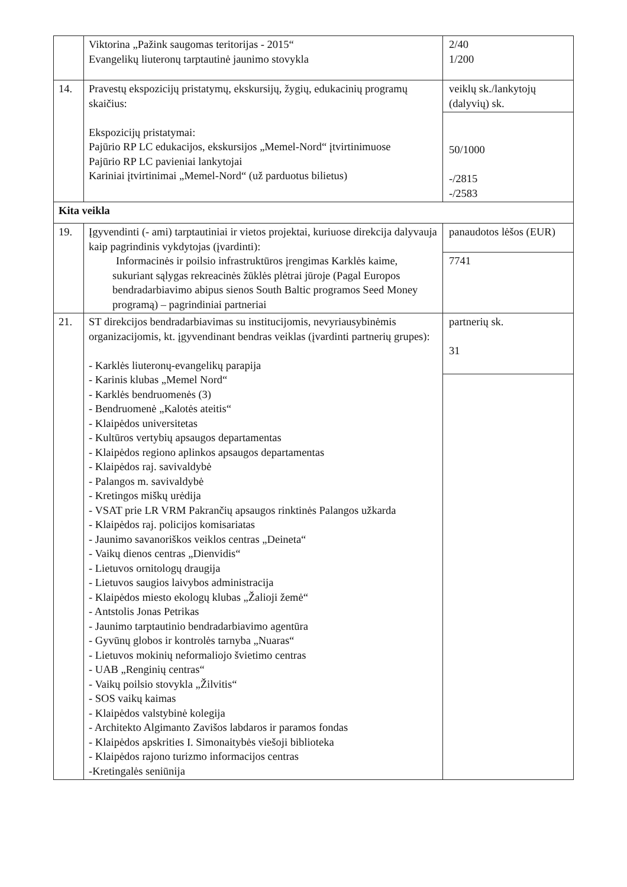| | Viktorina „Pažink saugomas teritorijas - 2015“ Evangelikų liuteronų tarptautinė jaunimo stovykla | 2/40 1/200 |
| 14. | Pravestų ekspozicijų pristatymų, ekskursijų, žygių, edukacinių programų skaičius: Ekspozicijų pristatymai: Pajūrio RP LC edukacijos, ekskursijos „Memel-Nord“ įtvirtinimuose Pajūrio RP LC pavieniai lankytojai Kariniai įtvirtinimai „Memel-Nord“ (už parduotus bilietus) | veiklų sk./lankytojų (dalyvių) sk. 50/1000 -/2815 -/2583 |
| Kita veikla | | |
| 19. | Įgyvendinti (- ami) tarptautiniai ir vietos projektai, kuriuose direkcija dalyvauja kaip pagrindinis vykdytojas (įvardinti): Informacinės ir poilsio infrastruktūros įrengimas Karklės kaime, sukuriant sąlygas rekreacinės žūklės plėtrai jūroje (Pagal Europos bendradarbiavimo abipus sienos South Baltic programos Seed Money programą) – pagrindiniai partneriai | panaudotos lėšos (EUR) 7741 |
| 21. | ST direkcijos bendradarbiavimas su institucijomis, nevyriausybinėmis organizacijomis, kt. įgyvendinant bendras veiklas (įvardinti partnerių grupes): - Karklės liuteronų-evangelikų parapija - Karinis klubas „Memel Nord“ - Karklės bendruomenės (3) - Bendruomenė „Kalotės ateitis“ - Klaipėdos universitetas - Kultūros vertybių apsaugos departamentas - Klaipėdos regiono aplinkos apsaugos departamentas - Klaipėdos raj. savivaldybė - Palangos m. savivaldybė - Kretingos miškų urėdija - VSAT prie LR VRM Pakrančių apsaugos rinktinės Palangos užkarda - Klaipėdos raj. policijos komisariatas - Jaunimo savanoriškos veiklos centras „Deineta“ - Vaikų dienos centras „Dienvidis“ - Lietuvos ornitologų draugija - Lietuvos saugios laivybos administracija - Klaipėdos miesto ekologų klubas „Žalioji žemė“ - Antstolis Jonas Petrikas - Jaunimo tarptautinio bendradarbiavimo agentūra - Gyvūnų globos ir kontrolės tarnyba „Nuaras“ - Lietuvos mokinių neformaliojo švietimo centras - UAB „Renginių centras“ - Vaikų poilsio stovykla „Žilvitis“ - SOS vaikų kaimas - Klaipėdos valstybinė kolegija - Architekto Algimanto Zavišos labdaros ir paramos fondas - Klaipėdos apskrities I. Simonaitybės viešoji biblioteka - Klaipėdos rajono turizmo informacijos centras -Kretingalės seniūnija | partnerių sk. 31 |